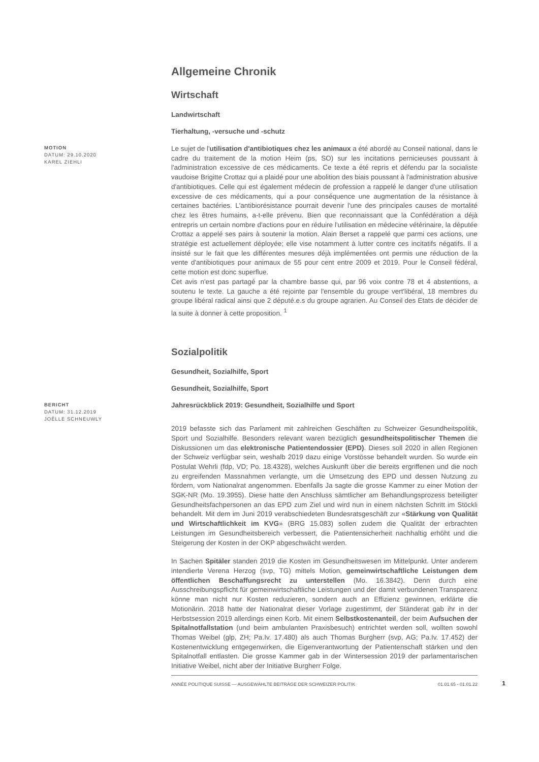Allgemeine Chronik
Wirtschaft
Landwirtschaft
Tierhaltung, -versuche und -schutz
MOTION
DATUM: 29.10.2020
KAREL ZIEHLI
Le sujet de l'utilisation d'antibiotiques chez les animaux a été abordé au Conseil national, dans le cadre du traitement de la motion Heim (ps, SO) sur les incitations pernicieuses poussant à l'administration excessive de ces médicaments. Ce texte a été repris et défendu par la socialiste vaudoise Brigitte Crottaz qui a plaidé pour une abolition des biais poussant à l'administration abusive d'antibiotiques. Celle qui est également médecin de profession a rappelé le danger d'une utilisation excessive de ces médicaments, qui a pour conséquence une augmentation de la résistance à certaines bactéries. L'antibiorésistance pourrait devenir l'une des principales causes de mortalité chez les êtres humains, a-t-elle prévenu. Bien que reconnaissant que la Confédération a déjà entrepris un certain nombre d'actions pour en réduire l'utilisation en médecine vétérinaire, la députée Crottaz a appelé ses pairs à soutenir la motion. Alain Berset a rappelé que parmi ces actions, une stratégie est actuellement déployée; elle vise notamment à lutter contre ces incitatifs négatifs. Il a insisté sur le fait que les différentes mesures déjà implémentées ont permis une réduction de la vente d'antibiotiques pour animaux de 55 pour cent entre 2009 et 2019. Pour le Conseil fédéral, cette motion est donc superflue.
Cet avis n'est pas partagé par la chambre basse qui, par 96 voix contre 78 et 4 abstentions, a soutenu le texte. La gauche a été rejointe par l'ensemble du groupe vert'libéral, 18 membres du groupe libéral radical ainsi que 2 député.e.s du groupe agrarien. Au Conseil des Etats de décider de la suite à donner à cette proposition. <sup>1</sup>
Sozialpolitik
Gesundheit, Sozialhilfe, Sport
Gesundheit, Sozialhilfe, Sport
BERICHT
DATUM: 31.12.2019
JOËLLE SCHNEUWLY
Jahresrückblick 2019: Gesundheit, Sozialhilfe und Sport
2019 befasste sich das Parlament mit zahlreichen Geschäften zu Schweizer Gesundheitspolitik, Sport und Sozialhilfe. Besonders relevant waren bezüglich gesundheitspolitischer Themen die Diskussionen um das elektronische Patientendossier (EPD). Dieses soll 2020 in allen Regionen der Schweiz verfügbar sein, weshalb 2019 dazu einige Vorstösse behandelt wurden. So wurde ein Postulat Wehrli (fdp, VD; Po. 18.4328), welches Auskunft über die bereits ergriffenen und die noch zu ergreifenden Massnahmen verlangte, um die Umsetzung des EPD und dessen Nutzung zu fördern, vom Nationalrat angenommen. Ebenfalls Ja sagte die grosse Kammer zu einer Motion der SGK-NR (Mo. 19.3955). Diese hatte den Anschluss sämtlicher am Behandlungsprozess beteiligter Gesundheitsfachpersonen an das EPD zum Ziel und wird nun in einem nächsten Schritt im Stöckli behandelt. Mit dem im Juni 2019 verabschiedeten Bundesratsgeschäft zur «Stärkung von Qualität und Wirtschaftlichkeit im KVG» (BRG 15.083) sollen zudem die Qualität der erbrachten Leistungen im Gesundheitsbereich verbessert, die Patientensicherheit nachhaltig erhöht und die Steigerung der Kosten in der OKP abgeschwächt werden.
In Sachen Spitäler standen 2019 die Kosten im Gesundheitswesen im Mittelpunkt. Unter anderem intendierte Verena Herzog (svp, TG) mittels Motion, gemeinwirtschaftliche Leistungen dem öffentlichen Beschaffungsrecht zu unterstellen (Mo. 16.3842). Denn durch eine Ausschreibungspflicht für gemeinwirtschaftliche Leistungen und der damit verbundenen Transparenz könne man nicht nur Kosten reduzieren, sondern auch an Effizienz gewinnen, erklärte die Motionärin. 2018 hatte der Nationalrat dieser Vorlage zugestimmt, der Ständerat gab ihr in der Herbstsession 2019 allerdings einen Korb. Mit einem Selbstkostenanteil, der beim Aufsuchen der Spitalnotfallstation (und beim ambulanten Praxisbesuch) entrichtet werden soll, wollten sowohl Thomas Weibel (glp, ZH; Pa.Iv. 17.480) als auch Thomas Burgherr (svp, AG; Pa.Iv. 17.452) der Kostenentwicklung entgegenwirken, die Eigenverantwortung der Patientenschaft stärken und den Spitalnotfall entlasten. Die grosse Kammer gab in der Wintersession 2019 der parlamentarischen Initiative Weibel, nicht aber der Initiative Burgherr Folge.
ANNÉE POLITIQUE SUISSE — AUSGEWÄHLTE BEITRÄGE DER SCHWEIZER POLITIK 01.01.65 - 01.01.22
1